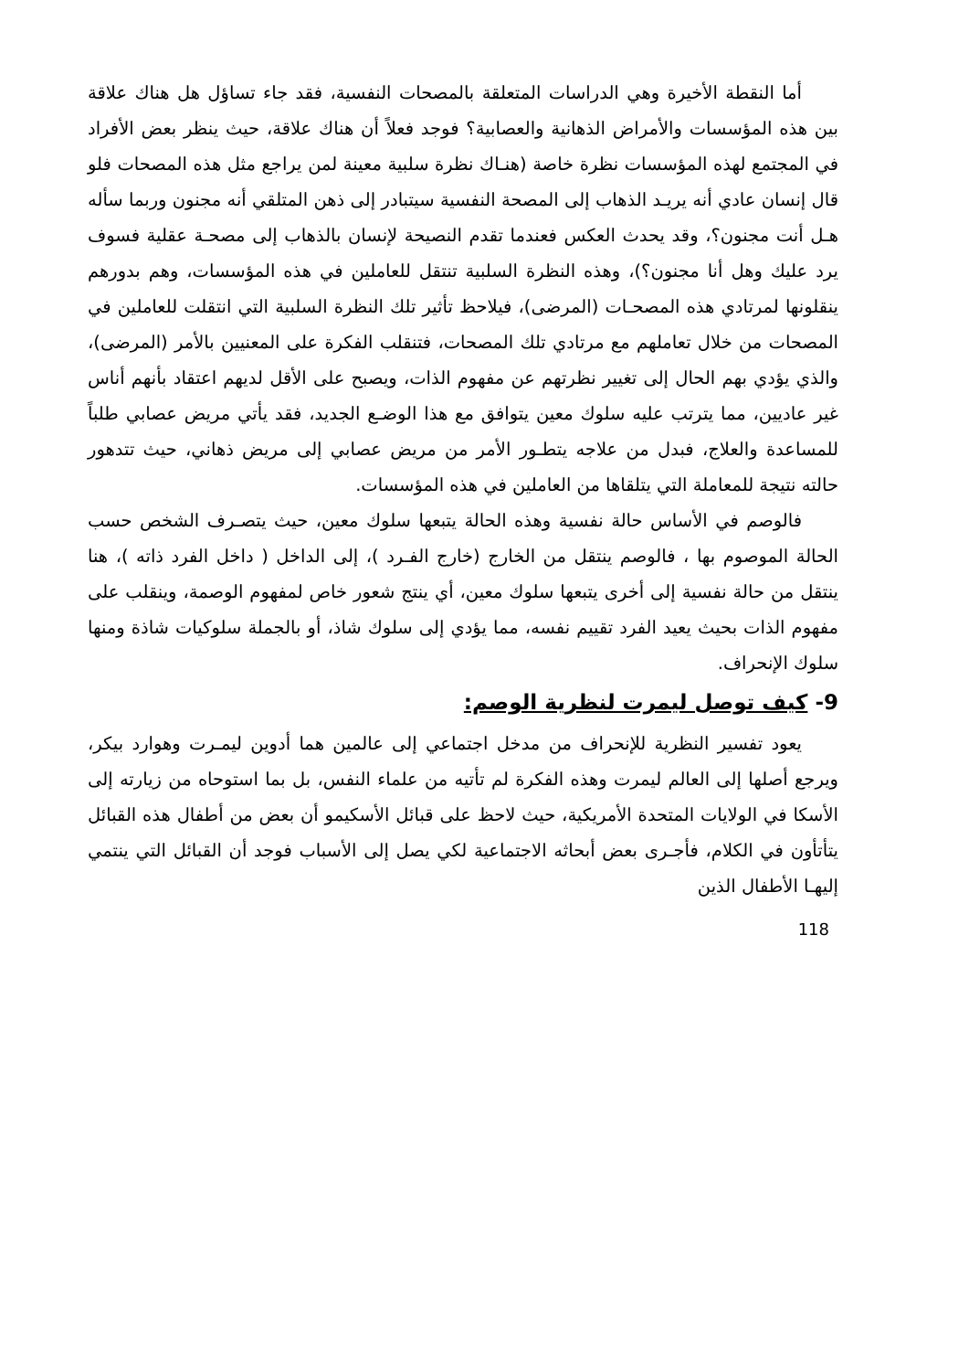أما النقطة الأخيرة وهي الدراسات المتعلقة بالمصحات النفسية، فقد جاء تساؤل هل هناك علاقة بين هذه المؤسسات والأمراض الذهانية والعصابية؟ فوجد فعلاً أن هناك علاقة، حيث ينظر بعض الأفراد في المجتمع لهذه المؤسسات نظرة خاصة (هنـاك نظرة سلبية معينة لمن يراجع مثل هذه المصحات فلو قال إنسان عادي أنه يريـد الذهاب إلى المصحة النفسية سيتبادر إلى ذهن المتلقي أنه مجنون وربما سأله هـل أنت مجنون؟، وقد يحدث العكس فعندما تقدم النصيحة لإنسان بالذهاب إلى مصحـة عقلية فسوف يرد عليك وهل أنا مجنون؟)، وهذه النظرة السلبية تنتقل للعاملين في هذه المؤسسات، وهم بدورهم ينقلونها لمرتادي هذه المصحـات (المرضى)، فيلاحظ تأثير تلك النظرة السلبية التي انتقلت للعاملين في المصحات من خلال تعاملهم مع مرتادي تلك المصحات، فتنقلب الفكرة على المعنيين بالأمر (المرضى)، والذي يؤدي بهم الحال إلى تغيير نظرتهم عن مفهوم الذات، ويصبح على الأقل لديهم اعتقاد بأنهم أناس غير عاديين، مما يترتب عليه سلوك معين يتوافق مع هذا الوضـع الجديد، فقد يأتي مريض عصابي طلباً للمساعدة والعلاج، فبدل من علاجه يتطـور الأمر من مريض عصابي إلى مريض ذهاني، حيث تتدهور حالته نتيجة للمعاملة التي يتلقاها من العاملين في هذه المؤسسات.
فالوصم في الأساس حالة نفسية وهذه الحالة يتبعها سلوك معين، حيث يتصـرف الشخص حسب الحالة الموصوم بها ، فالوصم ينتقل من الخارج (خارج الفـرد )، إلى الداخل ( داخل الفرد ذاته )، هنا ينتقل من حالة نفسية إلى أخرى يتبعها سلوك معين، أي ينتج شعور خاص لمفهوم الوصمة، وينقلب على مفهوم الذات بحيث يعيد الفرد تقييم نفسه، مما يؤدي إلى سلوك شاذ، أو بالجملة سلوكيات شاذة ومنها سلوك الإنحراف.
9- كيف توصل ليمرت لنظرية الوصم:
يعود تفسير النظرية للإنحراف من مدخل اجتماعي إلى عالمين هما أدوين ليمـرت وهوارد بيكر، ويرجع أصلها إلى العالم ليمرت وهذه الفكرة لم تأتيه من علماء النفس، بل بما استوحاه من زيارته إلى الأسكا في الولايات المتحدة الأمريكية، حيث لاحظ على قبائل الأسكيمو أن بعض من أطفال هذه القبائل يتأتأون في الكلام، فأجـرى بعض أبحاثه الاجتماعية لكي يصل إلى الأسباب فوجد أن القبائل التي ينتمي إليهـا الأطفال الذين
118